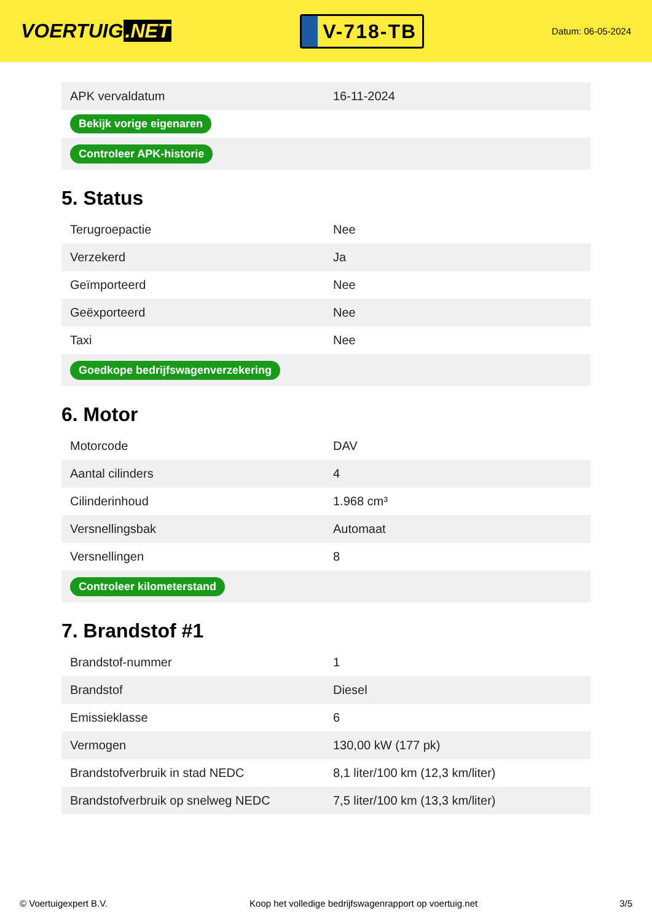VOERTUIG.NET
V-718-TB
Datum: 06-05-2024
| APK vervaldatum | 16-11-2024 |
| Bekijk vorige eigenaren | |
| Controleer APK-historie | |
5. Status
| Terugroepactie | Nee |
| Verzekerd | Ja |
| Geïmporteerd | Nee |
| Geëxporteerd | Nee |
| Taxi | Nee |
| Goedkope bedrijfswagenverzekering | |
6. Motor
| Motorcode | DAV |
| Aantal cilinders | 4 |
| Cilinderinhoud | 1.968 cm³ |
| Versnellingsbak | Automaat |
| Versnellingen | 8 |
| Controleer kilometerstand | |
7. Brandstof #1
| Brandstof-nummer | 1 |
| Brandstof | Diesel |
| Emissieklasse | 6 |
| Vermogen | 130,00 kW (177 pk) |
| Brandstofverbruik in stad NEDC | 8,1 liter/100 km (12,3 km/liter) |
| Brandstofverbruik op snelweg NEDC | 7,5 liter/100 km (13,3 km/liter) |
© Voertuigexpert B.V. Koop het volledige bedrijfswagenrapport op voertuig.net 3/5